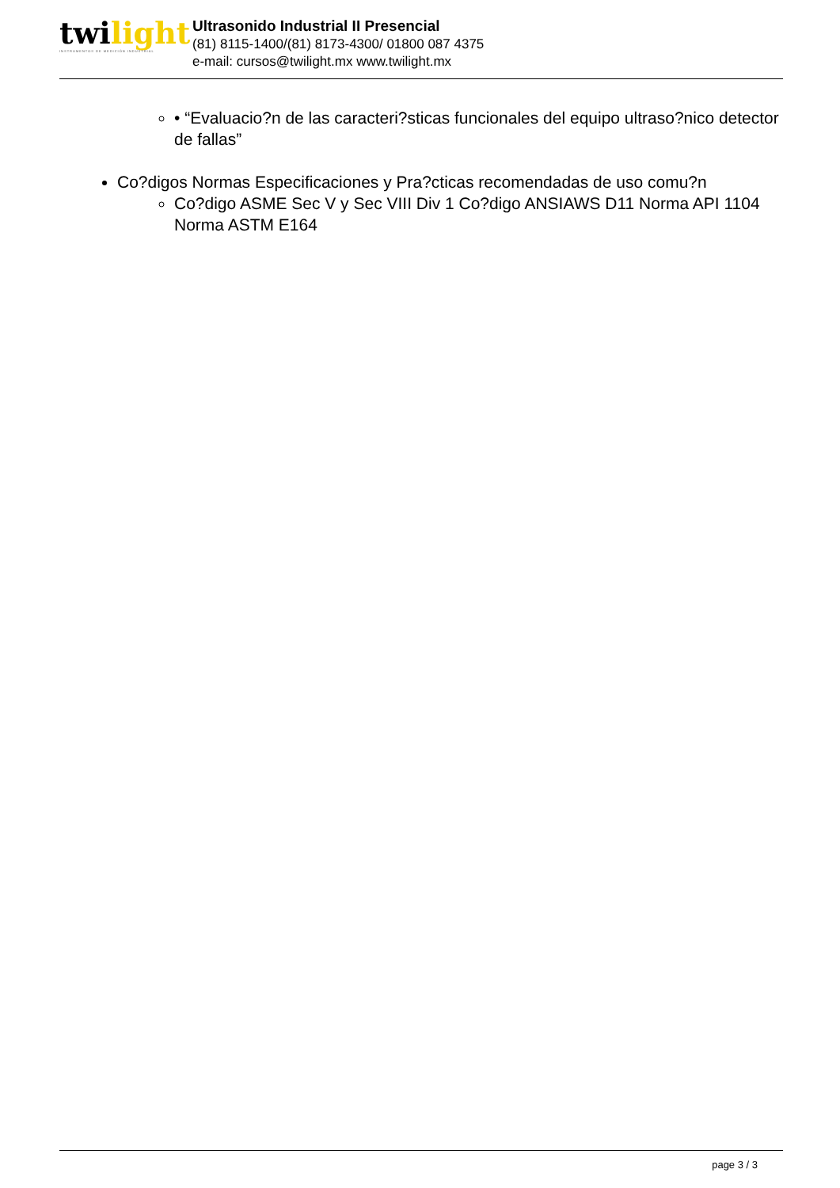twilight
INSTRUMENTOS DE MEDICIÓN INDUSTRIAL
Ultrasonido Industrial II Presencial
(81) 8115-1400/(81) 8173-4300/ 01800 087 4375
e-mail: cursos@twilight.mx www.twilight.mx
• “Evaluacio?n de las caracteri?sticas funcionales del equipo ultraso?nico detector de fallas”
Co?digos Normas Especificaciones y Pra?cticas recomendadas de uso comu?n
Co?digo ASME Sec V y Sec VIII Div 1 Co?digo ANSIAWS D11 Norma API 1104 Norma ASTM E164
page 3 / 3